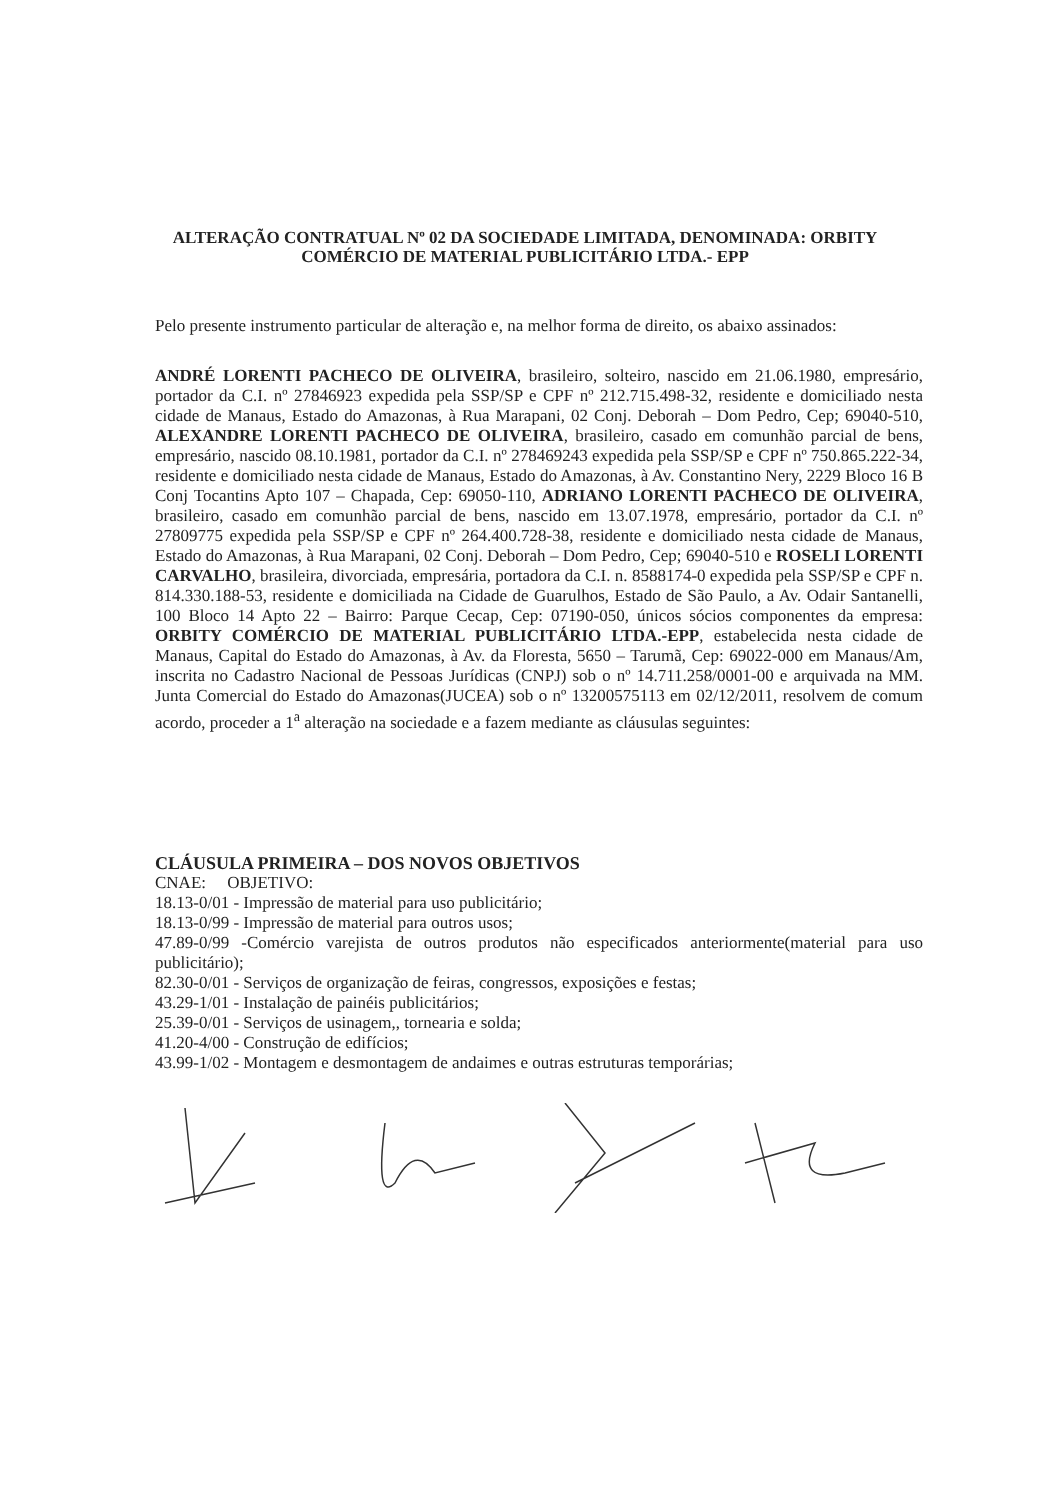ALTERAÇÃO CONTRATUAL Nº 02 DA SOCIEDADE LIMITADA, DENOMINADA: ORBITY COMÉRCIO DE MATERIAL PUBLICITÁRIO LTDA.- EPP
Pelo presente instrumento particular de alteração e, na melhor forma de direito, os abaixo assinados:
ANDRÉ LORENTI PACHECO DE OLIVEIRA, brasileiro, solteiro, nascido em 21.06.1980, empresário, portador da C.I. nº 27846923 expedida pela SSP/SP e CPF nº 212.715.498-32, residente e domiciliado nesta cidade de Manaus, Estado do Amazonas, à Rua Marapani, 02 Conj. Deborah – Dom Pedro, Cep; 69040-510, ALEXANDRE LORENTI PACHECO DE OLIVEIRA, brasileiro, casado em comunhão parcial de bens, empresário, nascido 08.10.1981, portador da C.I. nº 278469243 expedida pela SSP/SP e CPF nº 750.865.222-34, residente e domiciliado nesta cidade de Manaus, Estado do Amazonas, à Av. Constantino Nery, 2229 Bloco 16 B Conj Tocantins Apto 107 – Chapada, Cep: 69050-110, ADRIANO LORENTI PACHECO DE OLIVEIRA, brasileiro, casado em comunhão parcial de bens, nascido em 13.07.1978, empresário, portador da C.I. nº 27809775 expedida pela SSP/SP e CPF nº 264.400.728-38, residente e domiciliado nesta cidade de Manaus, Estado do Amazonas, à Rua Marapani, 02 Conj. Deborah – Dom Pedro, Cep; 69040-510 e ROSELI LORENTI CARVALHO, brasileira, divorciada, empresária, portadora da C.I. n. 8588174-0 expedida pela SSP/SP e CPF n. 814.330.188-53, residente e domiciliada na Cidade de Guarulhos, Estado de São Paulo, a Av. Odair Santanelli, 100 Bloco 14 Apto 22 – Bairro: Parque Cecap, Cep: 07190-050, únicos sócios componentes da empresa: ORBITY COMÉRCIO DE MATERIAL PUBLICITÁRIO LTDA.-EPP, estabelecida nesta cidade de Manaus, Capital do Estado do Amazonas, à Av. da Floresta, 5650 – Tarumã, Cep: 69022-000 em Manaus/Am, inscrita no Cadastro Nacional de Pessoas Jurídicas (CNPJ) sob o nº 14.711.258/0001-00 e arquivada na MM. Junta Comercial do Estado do Amazonas(JUCEA) sob o nº 13200575113 em 02/12/2011, resolvem de comum acordo, proceder a 1<sup>a</sup> alteração na sociedade e a fazem mediante as cláusulas seguintes:
CLÁUSULA PRIMEIRA – DOS NOVOS OBJETIVOS
CNAE: OBJETIVO:
18.13-0/01 - Impressão de material para uso publicitário;
18.13-0/99 - Impressão de material para outros usos;
47.89-0/99 -Comércio varejista de outros produtos não especificados anteriormente(material para uso publicitário);
82.30-0/01 - Serviços de organização de feiras, congressos, exposições e festas;
43.29-1/01 - Instalação de painéis publicitários;
25.39-0/01 - Serviços de usinagem,, tornearia e solda;
41.20-4/00 - Construção de edifícios;
43.99-1/02 - Montagem e desmontagem de andaimes e outras estruturas temporárias;